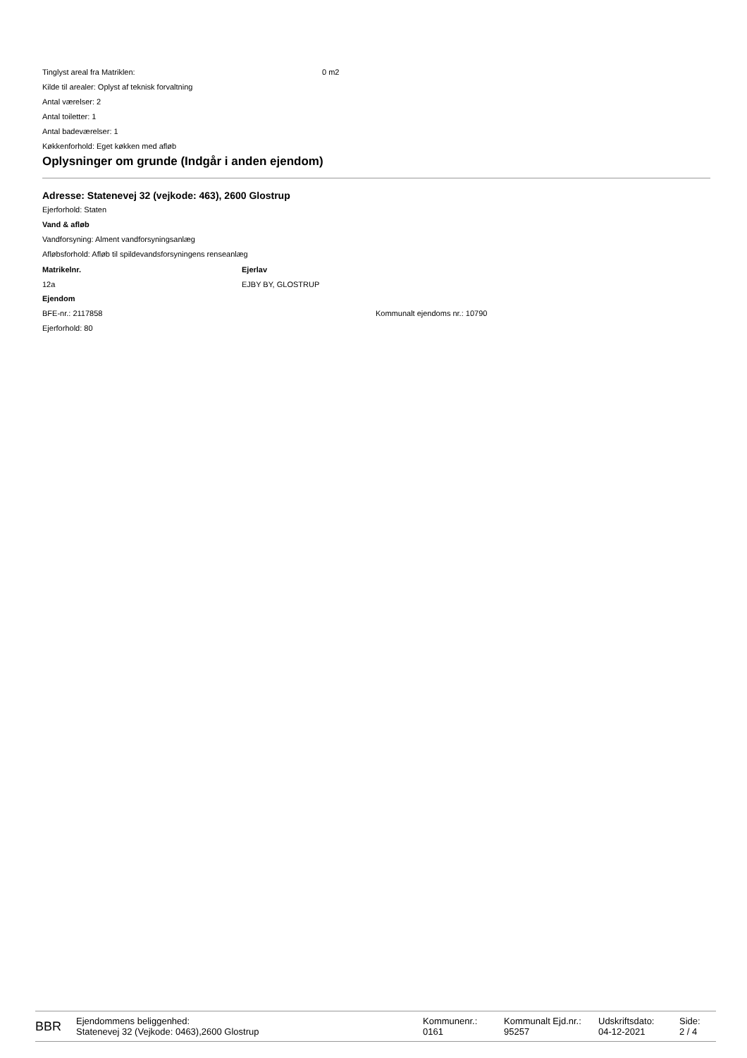Tinglyst areal fra Matriklen: 0 m2
Kilde til arealer: Oplyst af teknisk forvaltning
Antal værelser: 2
Antal toiletter: 1
Antal badeværelser: 1
Køkkenforhold: Eget køkken med afløb
Oplysninger om grunde (Indgår i anden ejendom)
Adresse: Statenevej 32 (vejkode: 463), 2600 Glostrup
Ejerforhold: Staten
Vand & afløb
Vandforsyning: Alment vandforsyningsanlæg
Afløbsforhold: Afløb til spildevandsforsyningens renseanlæg
| Matrikelnr. | Ejerlav |
| --- | --- |
| 12a | EJBY BY, GLOSTRUP |
Ejendom
BFE-nr.: 2117858 Kommunalt ejendoms nr.: 10790
Ejerforhold: 80
BBR
Ejendommens beliggenhed:
Statenevej 32 (Vejkode: 0463),2600 Glostrup
Kommunenr.:
0161
Kommunalt Ejd.nr.:
95257
Udskriftsdato:
04-12-2021
Side:
2 / 4